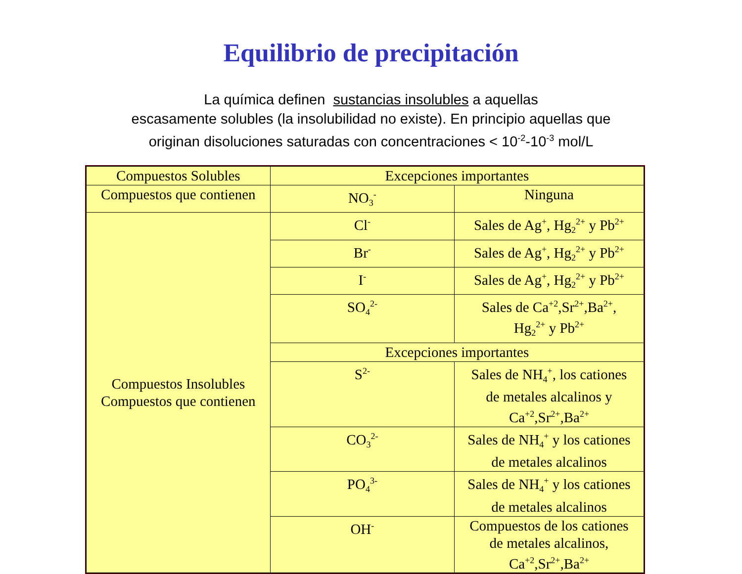Equilibrio de precipitación
La química definen sustancias insolubles a aquellas
escasamente solubles (la insolubilidad no existe). En principio aquellas que
originan disoluciones saturadas con concentraciones < 10<sup>-2</sup>-10<sup>-3</sup> mol/L
| Compuestos Solubles | Excepciones importantes | |
| --- | --- | --- |
| Compuestos que contienen | NO<sub>3</sub><sup>-</sup> | Ninguna |
| Compuestos Insolubles Compuestos que contienen | Cl<sup>-</sup> | Sales de Ag<sup>+</sup>, Hg<sub>2</sub><sup>2+</sup> y Pb<sup>2+</sup> |
| | Br<sup>-</sup> | Sales de Ag<sup>+</sup>, Hg<sub>2</sub><sup>2+</sup> y Pb<sup>2+</sup> |
| | I<sup>-</sup> | Sales de Ag<sup>+</sup>, Hg<sub>2</sub><sup>2+</sup> y Pb<sup>2+</sup> |
| | SO<sub>4</sub><sup>2-</sup> | Sales de Ca<sup>+2</sup>,Sr<sup>2+</sup>,Ba<sup>2+</sup>, Hg<sub>2</sub><sup>2+</sup> y Pb<sup>2+</sup> |
| | Excepciones importantes | |
| | S<sup>2-</sup> | Sales de NH<sub>4</sub><sup>+</sup>, los cationes de metales alcalinos y Ca<sup>+2</sup>,Sr<sup>2+</sup>,Ba<sup>2+</sup> |
| | CO<sub>3</sub><sup>2-</sup> | Sales de NH<sub>4</sub><sup>+</sup> y los cationes de metales alcalinos |
| | PO<sub>4</sub><sup>3-</sup> | Sales de NH<sub>4</sub><sup>+</sup> y los cationes de metales alcalinos |
| | OH<sup>-</sup> | Compuestos de los cationes de metales alcalinos, Ca<sup>+2</sup>,Sr<sup>2+</sup>,Ba<sup>2+</sup> |